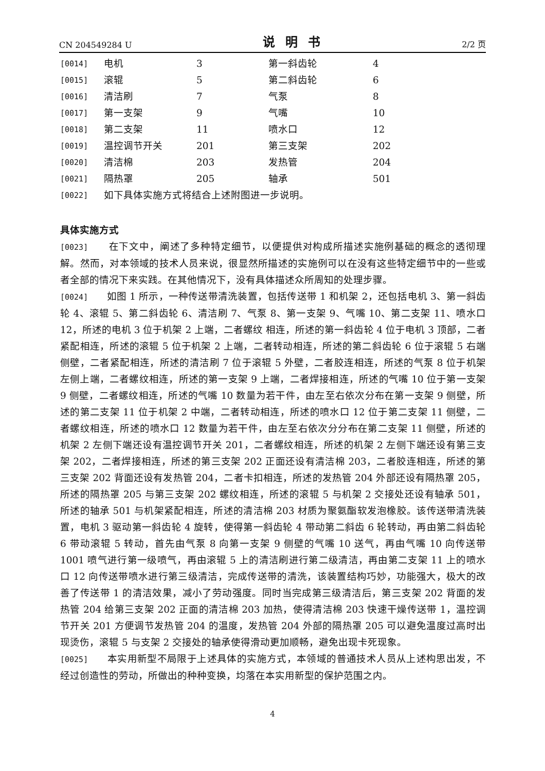CN 204549284 U 说明书 2/2 页
| [0014] | 电机 | 3 | 第一斜齿轮 | 4 |
| [0015] | 滚辊 | 5 | 第二斜齿轮 | 6 |
| [0016] | 清洁刷 | 7 | 气泵 | 8 |
| [0017] | 第一支架 | 9 | 气嘴 | 10 |
| [0018] | 第二支架 | 11 | 喷水口 | 12 |
| [0019] | 温控调节开关 | 201 | 第三支架 | 202 |
| [0020] | 清洁棉 | 203 | 发热管 | 204 |
| [0021] | 隔热罩 | 205 | 轴承 | 501 |
| [0022] | 如下具体实施方式将结合上述附图进一步说明。 | | | |
具体实施方式
[0023] 在下文中，阐述了多种特定细节，以便提供对构成所描述实施例基础的概念的透彻理解。然而，对本领域的技术人员来说，很显然所描述的实施例可以在没有这些特定细节中的一些或者全部的情况下来实践。在其他情况下，没有具体描述众所周知的处理步骤。
[0024] 如图 1 所示，一种传送带清洗装置，包括传送带 1 和机架 2，还包括电机 3、第一斜齿轮 4、滚辊 5、第二斜齿轮 6、清洁刷 7、气泵 8、第一支架 9、气嘴 10、第二支架 11、喷水口 12，所述的电机 3 位于机架 2 上端，二者螺纹 相连，所述的第一斜齿轮 4 位于电机 3 顶部，二者紧配相连，所述的滚辊 5 位于机架 2 上端，二者转动相连，所述的第二斜齿轮 6 位于滚辊 5 右端侧壁，二者紧配相连，所述的清洁刷 7 位于滚辊 5 外壁，二者胶连相连，所述的气泵 8 位于机架左侧上端，二者螺纹相连，所述的第一支架 9 上端，二者焊接相连，所述的气嘴 10 位于第一支架 9 侧壁，二者螺纹相连，所述的气嘴 10 数量为若干件，由左至右依次分布在第一支架 9 侧壁，所述的第二支架 11 位于机架 2 中端，二者转动相连，所述的喷水口 12 位于第二支架 11 侧壁，二者螺纹相连，所述的喷水口 12 数量为若干件，由左至右依次分分布在第二支架 11 侧壁，所述的机架 2 左侧下端还设有温控调节开关 201，二者螺纹相连，所述的机架 2 左侧下端还设有第三支架 202，二者焊接相连，所述的第三支架 202 正面还设有清洁棉 203，二者胶连相连，所述的第三支架 202 背面还设有发热管 204，二者卡扣相连，所述的发热管 204 外部还设有隔热罩 205，所述的隔热罩 205 与第三支架 202 螺纹相连，所述的滚辊 5 与机架 2 交接处还设有轴承 501，所述的轴承 501 与机架紧配相连，所述的清洁棉 203 材质为聚氨酯软发泡橡胶。该传送带清洗装置，电机 3 驱动第一斜齿轮 4 旋转，使得第一斜齿轮 4 带动第二斜齿 6 轮转动，再由第二斜齿轮 6 带动滚辊 5 转动，首先由气泵 8 向第一支架 9 侧壁的气嘴 10 送气，再由气嘴 10 向传送带 1001 喷气进行第一级喷气，再由滚辊 5 上的清洁刷进行第二级清洁，再由第二支架 11 上的喷水口 12 向传送带喷水进行第三级清洁，完成传送带的清洗，该装置结构巧妙，功能强大，极大的改善了传送带 1 的清洁效果，减小了劳动强度。同时当完成第三级清洁后，第三支架 202 背面的发热管 204 给第三支架 202 正面的清洁棉 203 加热，使得清洁棉 203 快速干燥传送带 1，温控调节开关 201 方便调节发热管 204 的温度，发热管 204 外部的隔热罩 205 可以避免温度过高时出现烫伤，滚辊 5 与支架 2 交接处的轴承使得滑动更加顺畅，避免出现卡死现象。
[0025] 本实用新型不局限于上述具体的实施方式，本领域的普通技术人员从上述构思出发，不经过创造性的劳动，所做出的种种变换，均落在本实用新型的保护范围之内。
4